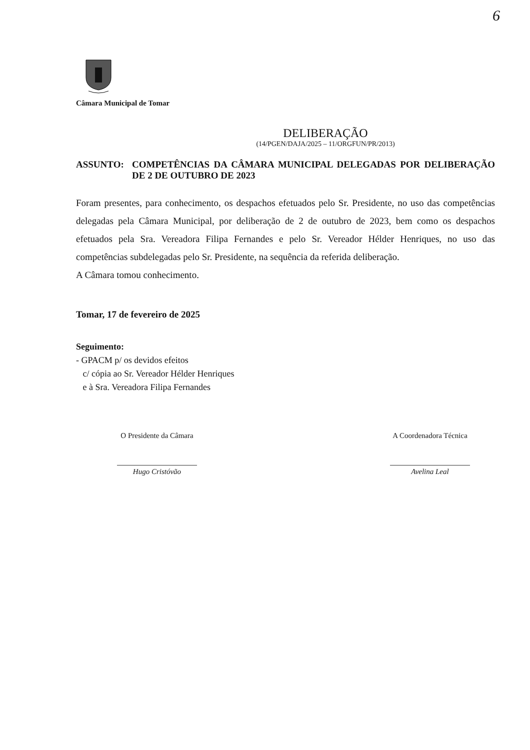6
Câmara Municipal de Tomar
DELIBERAÇÃO
(14/PGEN/DAJA/2025 – 11/ORGFUN/PR/2013)
ASSUNTO: COMPETÊNCIAS DA CÂMARA MUNICIPAL DELEGADAS POR DELIBERAÇÃO DE 2 DE OUTUBRO DE 2023
Foram presentes, para conhecimento, os despachos efetuados pelo Sr. Presidente, no uso das competências delegadas pela Câmara Municipal, por deliberação de 2 de outubro de 2023, bem como os despachos efetuados pela Sra. Vereadora Filipa Fernandes e pelo Sr. Vereador Hélder Henriques, no uso das competências subdelegadas pelo Sr. Presidente, na sequência da referida deliberação.
A Câmara tomou conhecimento.
Tomar, 17 de fevereiro de 2025
Seguimento:
- GPACM p/ os devidos efeitos
c/ cópia ao Sr. Vereador Hélder Henriques
e à Sra. Vereadora Filipa Fernandes
O Presidente da Câmara
Hugo Cristóvão
A Coordenadora Técnica
Avelina Leal